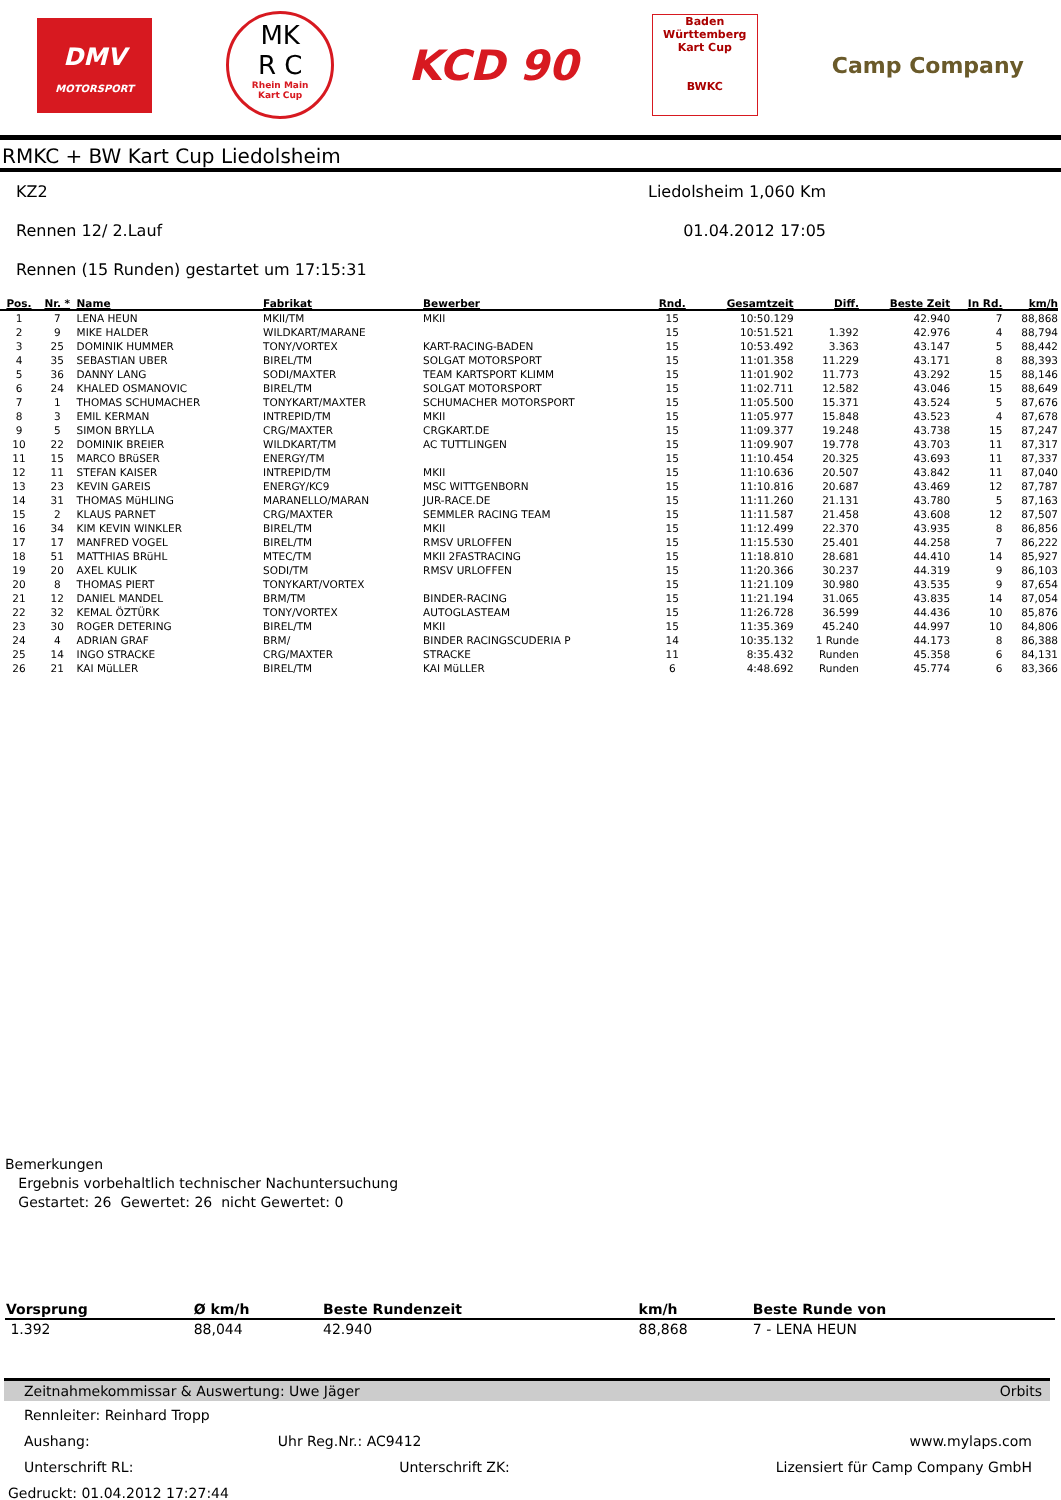DMV
MOTORSPORT
MK
R C
Rhein Main
Kart Cup
KCD 90
Baden
Württemberg
Kart Cup
BWKC
Camp Company
RMKC + BW Kart Cup Liedolsheim
KZ2 Liedolsheim 1,060 Km
Rennen 12/ 2.Lauf 01.04.2012 17:05
Rennen (15 Runden) gestartet um 17:15:31
| Pos. | Nr. * | Name | Fabrikat | Bewerber | Rnd. | Gesamtzeit | Diff. | Beste Zeit | In Rd. | km/h |
| --- | --- | --- | --- | --- | --- | --- | --- | --- | --- | --- |
| 1 | 7 | LENA HEUN | MKII/TM | MKII | 15 | 10:50.129 | | 42.940 | 7 | 88,868 |
| 2 | 9 | MIKE HALDER | WILDKART/MARANE | | 15 | 10:51.521 | 1.392 | 42.976 | 4 | 88,794 |
| 3 | 25 | DOMINIK HUMMER | TONY/VORTEX | KART-RACING-BADEN | 15 | 10:53.492 | 3.363 | 43.147 | 5 | 88,442 |
| 4 | 35 | SEBASTIAN UBER | BIREL/TM | SOLGAT MOTORSPORT | 15 | 11:01.358 | 11.229 | 43.171 | 8 | 88,393 |
| 5 | 36 | DANNY LANG | SODI/MAXTER | TEAM KARTSPORT KLIMM | 15 | 11:01.902 | 11.773 | 43.292 | 15 | 88,146 |
| 6 | 24 | KHALED OSMANOVIC | BIREL/TM | SOLGAT MOTORSPORT | 15 | 11:02.711 | 12.582 | 43.046 | 15 | 88,649 |
| 7 | 1 | THOMAS SCHUMACHER | TONYKART/MAXTER | SCHUMACHER MOTORSPORT | 15 | 11:05.500 | 15.371 | 43.524 | 5 | 87,676 |
| 8 | 3 | EMIL KERMAN | INTREPID/TM | MKII | 15 | 11:05.977 | 15.848 | 43.523 | 4 | 87,678 |
| 9 | 5 | SIMON BRYLLA | CRG/MAXTER | CRGKART.DE | 15 | 11:09.377 | 19.248 | 43.738 | 15 | 87,247 |
| 10 | 22 | DOMINIK BREIER | WILDKART/TM | AC TUTTLINGEN | 15 | 11:09.907 | 19.778 | 43.703 | 11 | 87,317 |
| 11 | 15 | MARCO BRüSER | ENERGY/TM | | 15 | 11:10.454 | 20.325 | 43.693 | 11 | 87,337 |
| 12 | 11 | STEFAN KAISER | INTREPID/TM | MKII | 15 | 11:10.636 | 20.507 | 43.842 | 11 | 87,040 |
| 13 | 23 | KEVIN GAREIS | ENERGY/KC9 | MSC WITTGENBORN | 15 | 11:10.816 | 20.687 | 43.469 | 12 | 87,787 |
| 14 | 31 | THOMAS MüHLING | MARANELLO/MARAN | JUR-RACE.DE | 15 | 11:11.260 | 21.131 | 43.780 | 5 | 87,163 |
| 15 | 2 | KLAUS PARNET | CRG/MAXTER | SEMMLER RACING TEAM | 15 | 11:11.587 | 21.458 | 43.608 | 12 | 87,507 |
| 16 | 34 | KIM KEVIN WINKLER | BIREL/TM | MKII | 15 | 11:12.499 | 22.370 | 43.935 | 8 | 86,856 |
| 17 | 17 | MANFRED VOGEL | BIREL/TM | RMSV URLOFFEN | 15 | 11:15.530 | 25.401 | 44.258 | 7 | 86,222 |
| 18 | 51 | MATTHIAS BRüHL | MTEC/TM | MKII 2FASTRACING | 15 | 11:18.810 | 28.681 | 44.410 | 14 | 85,927 |
| 19 | 20 | AXEL KULIK | SODI/TM | RMSV URLOFFEN | 15 | 11:20.366 | 30.237 | 44.319 | 9 | 86,103 |
| 20 | 8 | THOMAS PIERT | TONYKART/VORTEX | | 15 | 11:21.109 | 30.980 | 43.535 | 9 | 87,654 |
| 21 | 12 | DANIEL MANDEL | BRM/TM | BINDER-RACING | 15 | 11:21.194 | 31.065 | 43.835 | 14 | 87,054 |
| 22 | 32 | KEMAL ÖZTÜRK | TONY/VORTEX | AUTOGLASTEAM | 15 | 11:26.728 | 36.599 | 44.436 | 10 | 85,876 |
| 23 | 30 | ROGER DETERING | BIREL/TM | MKII | 15 | 11:35.369 | 45.240 | 44.997 | 10 | 84,806 |
| 24 | 4 | ADRIAN GRAF | BRM/ | BINDER RACINGSCUDERIA P | 14 | 10:35.132 | 1 Runde | 44.173 | 8 | 86,388 |
| 25 | 14 | INGO STRACKE | CRG/MAXTER | STRACKE | 11 | 8:35.432 | Runden | 45.358 | 6 | 84,131 |
| 26 | 21 | KAI MüLLER | BIREL/TM | KAI MüLLER | 6 | 4:48.692 | Runden | 45.774 | 6 | 83,366 |
Bemerkungen
Ergebnis vorbehaltlich technischer Nachuntersuchung
Gestartet: 26 Gewertet: 26 nicht Gewertet: 0
| Vorsprung | Ø km/h | Beste Rundenzeit | km/h | Beste Runde von |
| --- | --- | --- | --- | --- |
| 1.392 | 88,044 | 42.940 | 88,868 | 7 - LENA HEUN |
Zeitnahmekommissar & Auswertung: Uwe Jäger Orbits
Rennleiter: Reinhard Tropp
Aushang: Uhr Reg.Nr.: AC9412 www.mylaps.com
Unterschrift RL: Unterschrift ZK: Lizensiert für Camp Company GmbH
Gedruckt: 01.04.2012 17:27:44